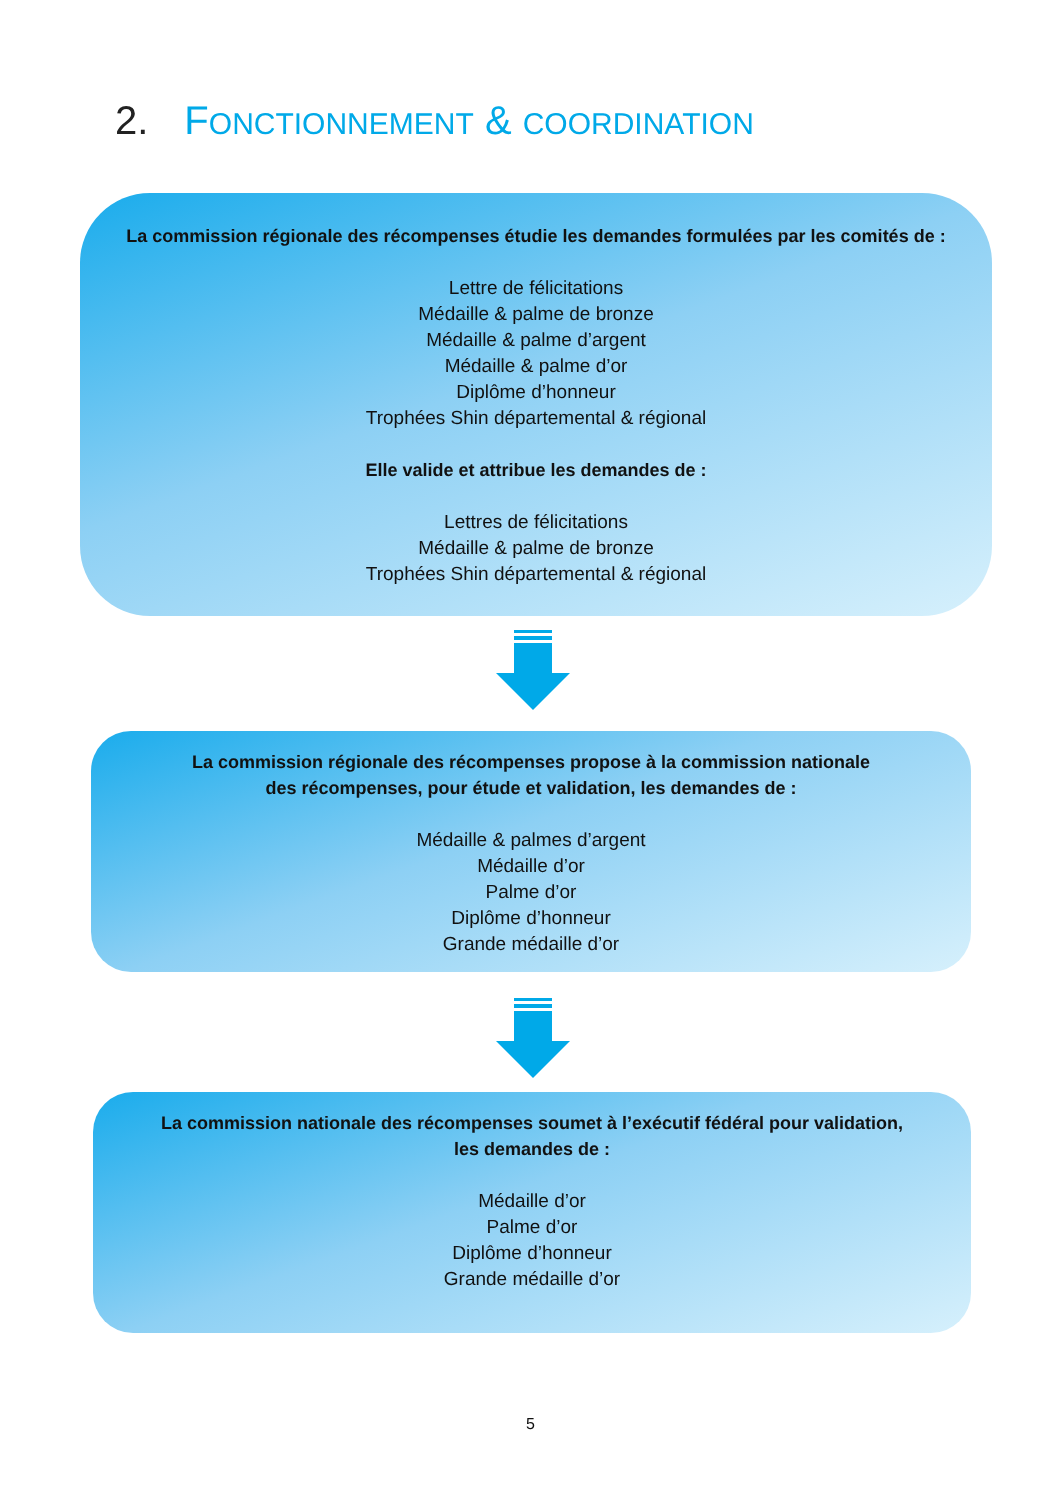2. FONCTIONNEMENT & COORDINATION
La commission régionale des récompenses étudie les demandes formulées par les comités de :
Lettre de félicitations
Médaille & palme de bronze
Médaille & palme d’argent
Médaille & palme d’or
Diplôme d’honneur
Trophées Shin départemental & régional
Elle valide et attribue les demandes de :
Lettres de félicitations
Médaille & palme de bronze
Trophées Shin départemental & régional
La commission régionale des récompenses propose à la commission nationale
des récompenses, pour étude et validation, les demandes de :
Médaille & palmes d’argent
Médaille d’or
Palme d’or
Diplôme d’honneur
Grande médaille d’or
La commission nationale des récompenses soumet à l’exécutif fédéral pour validation,
les demandes de :
Médaille d’or
Palme d’or
Diplôme d’honneur
Grande médaille d’or
5